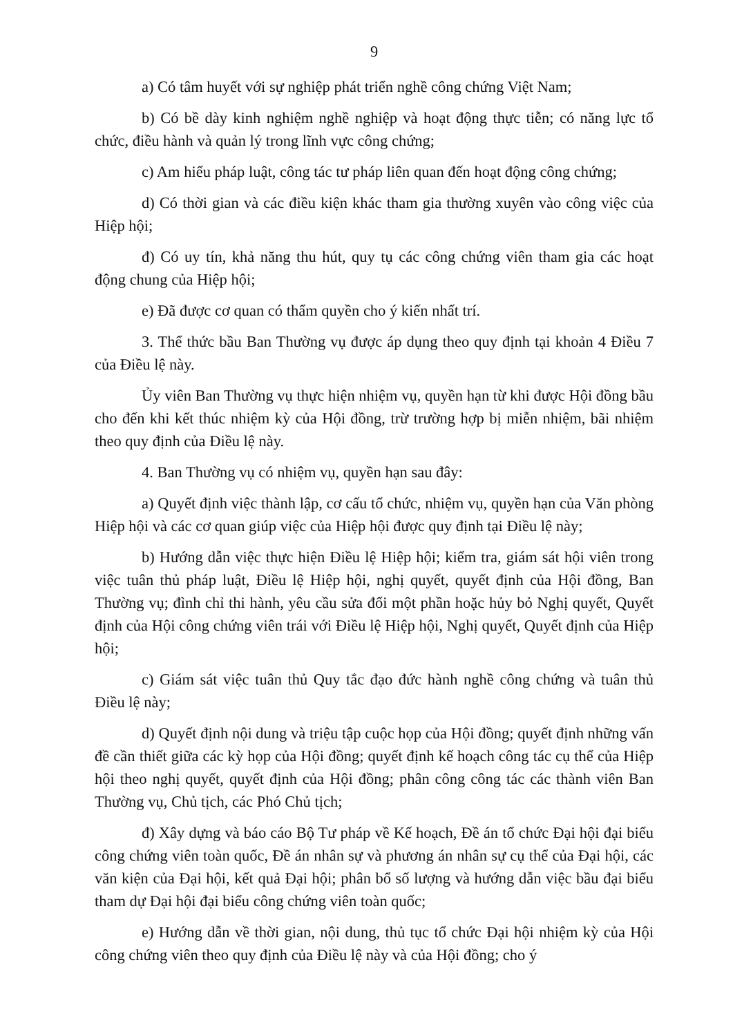9
a) Có tâm huyết với sự nghiệp phát triển nghề công chứng Việt Nam;
b) Có bề dày kinh nghiệm nghề nghiệp và hoạt động thực tiễn; có năng lực tổ chức, điều hành và quản lý trong lĩnh vực công chứng;
c) Am hiểu pháp luật, công tác tư pháp liên quan đến hoạt động công chứng;
d) Có thời gian và các điều kiện khác tham gia thường xuyên vào công việc của Hiệp hội;
đ) Có uy tín, khả năng thu hút, quy tụ các công chứng viên tham gia các hoạt động chung của Hiệp hội;
e) Đã được cơ quan có thẩm quyền cho ý kiến nhất trí.
3. Thể thức bầu Ban Thường vụ được áp dụng theo quy định tại khoản 4 Điều 7 của Điều lệ này.
Ủy viên Ban Thường vụ thực hiện nhiệm vụ, quyền hạn từ khi được Hội đồng bầu cho đến khi kết thúc nhiệm kỳ của Hội đồng, trừ trường hợp bị miễn nhiệm, bãi nhiệm theo quy định của Điều lệ này.
4. Ban Thường vụ có nhiệm vụ, quyền hạn sau đây:
a) Quyết định việc thành lập, cơ cấu tổ chức, nhiệm vụ, quyền hạn của Văn phòng Hiệp hội và các cơ quan giúp việc của Hiệp hội được quy định tại Điều lệ này;
b) Hướng dẫn việc thực hiện Điều lệ Hiệp hội; kiểm tra, giám sát hội viên trong việc tuân thủ pháp luật, Điều lệ Hiệp hội, nghị quyết, quyết định của Hội đồng, Ban Thường vụ; đình chỉ thi hành, yêu cầu sửa đổi một phần hoặc hủy bỏ Nghị quyết, Quyết định của Hội công chứng viên trái với Điều lệ Hiệp hội, Nghị quyết, Quyết định của Hiệp hội;
c) Giám sát việc tuân thủ Quy tắc đạo đức hành nghề công chứng và tuân thủ Điều lệ này;
d) Quyết định nội dung và triệu tập cuộc họp của Hội đồng; quyết định những vấn đề cần thiết giữa các kỳ họp của Hội đồng; quyết định kế hoạch công tác cụ thể của Hiệp hội theo nghị quyết, quyết định của Hội đồng; phân công công tác các thành viên Ban Thường vụ, Chủ tịch, các Phó Chủ tịch;
đ) Xây dựng và báo cáo Bộ Tư pháp về Kế hoạch, Đề án tổ chức Đại hội đại biểu công chứng viên toàn quốc, Đề án nhân sự và phương án nhân sự cụ thể của Đại hội, các văn kiện của Đại hội, kết quả Đại hội; phân bổ số lượng và hướng dẫn việc bầu đại biểu tham dự Đại hội đại biểu công chứng viên toàn quốc;
e) Hướng dẫn về thời gian, nội dung, thủ tục tổ chức Đại hội nhiệm kỳ của Hội công chứng viên theo quy định của Điều lệ này và của Hội đồng; cho ý